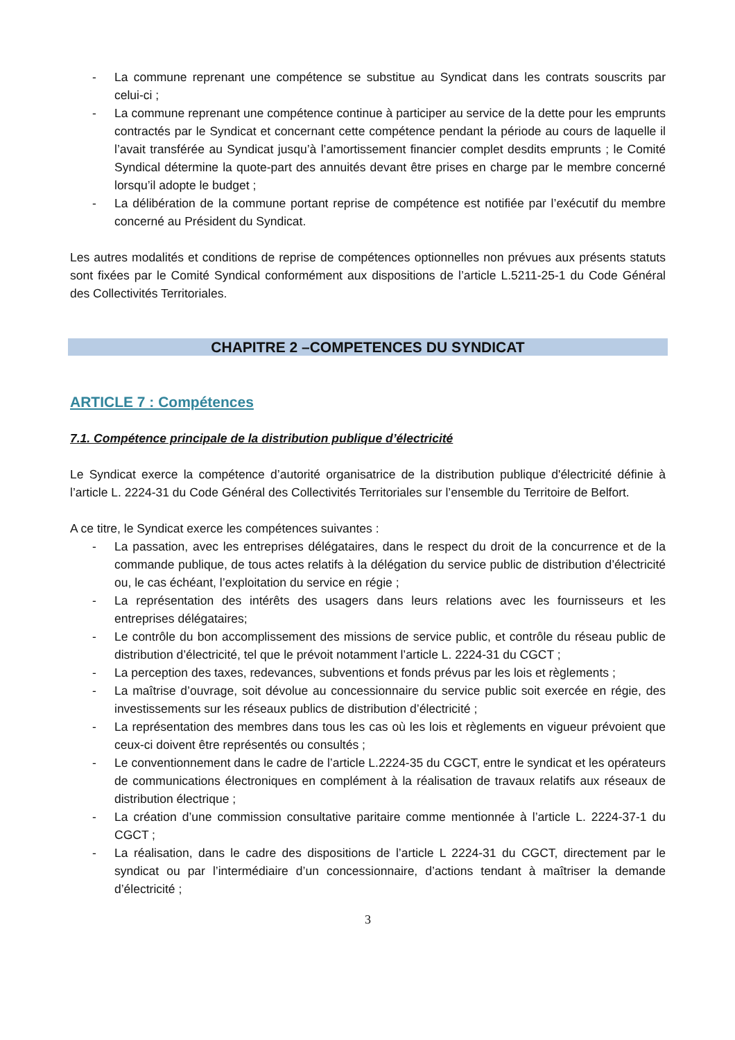- La commune reprenant une compétence se substitue au Syndicat dans les contrats souscrits par celui-ci ;
- La commune reprenant une compétence continue à participer au service de la dette pour les emprunts contractés par le Syndicat et concernant cette compétence pendant la période au cours de laquelle il l’avait transférée au Syndicat jusqu’à l’amortissement financier complet desdits emprunts ; le Comité Syndical détermine la quote-part des annuités devant être prises en charge par le membre concerné lorsqu’il adopte le budget ;
- La délibération de la commune portant reprise de compétence est notifiée par l’exécutif du membre concerné au Président du Syndicat.
Les autres modalités et conditions de reprise de compétences optionnelles non prévues aux présents statuts sont fixées par le Comité Syndical conformément aux dispositions de l’article L.5211-25-1 du Code Général des Collectivités Territoriales.
CHAPITRE 2 –COMPETENCES DU SYNDICAT
ARTICLE 7 : Compétences
7.1. Compétence principale de la distribution publique d’électricité
Le Syndicat exerce la compétence d’autorité organisatrice de la distribution publique d'électricité définie à l’article L. 2224-31 du Code Général des Collectivités Territoriales sur l’ensemble du Territoire de Belfort.
A ce titre, le Syndicat exerce les compétences suivantes :
- La passation, avec les entreprises délégataires, dans le respect du droit de la concurrence et de la commande publique, de tous actes relatifs à la délégation du service public de distribution d’électricité ou, le cas échéant, l’exploitation du service en régie ;
- La représentation des intérêts des usagers dans leurs relations avec les fournisseurs et les entreprises délégataires;
- Le contrôle du bon accomplissement des missions de service public, et contrôle du réseau public de distribution d’électricité, tel que le prévoit notamment l’article L. 2224-31 du CGCT ;
- La perception des taxes, redevances, subventions et fonds prévus par les lois et règlements ;
- La maîtrise d’ouvrage, soit dévolue au concessionnaire du service public soit exercée en régie, des investissements sur les réseaux publics de distribution d’électricité ;
- La représentation des membres dans tous les cas où les lois et règlements en vigueur prévoient que ceux-ci doivent être représentés ou consultés ;
- Le conventionnement dans le cadre de l’article L.2224-35 du CGCT, entre le syndicat et les opérateurs de communications électroniques en complément à la réalisation de travaux relatifs aux réseaux de distribution électrique ;
- La création d’une commission consultative paritaire comme mentionnée à l’article L. 2224-37-1 du CGCT ;
- La réalisation, dans le cadre des dispositions de l’article L 2224-31 du CGCT, directement par le syndicat ou par l’intermédiaire d’un concessionnaire, d’actions tendant à maîtriser la demande d’électricité ;
3